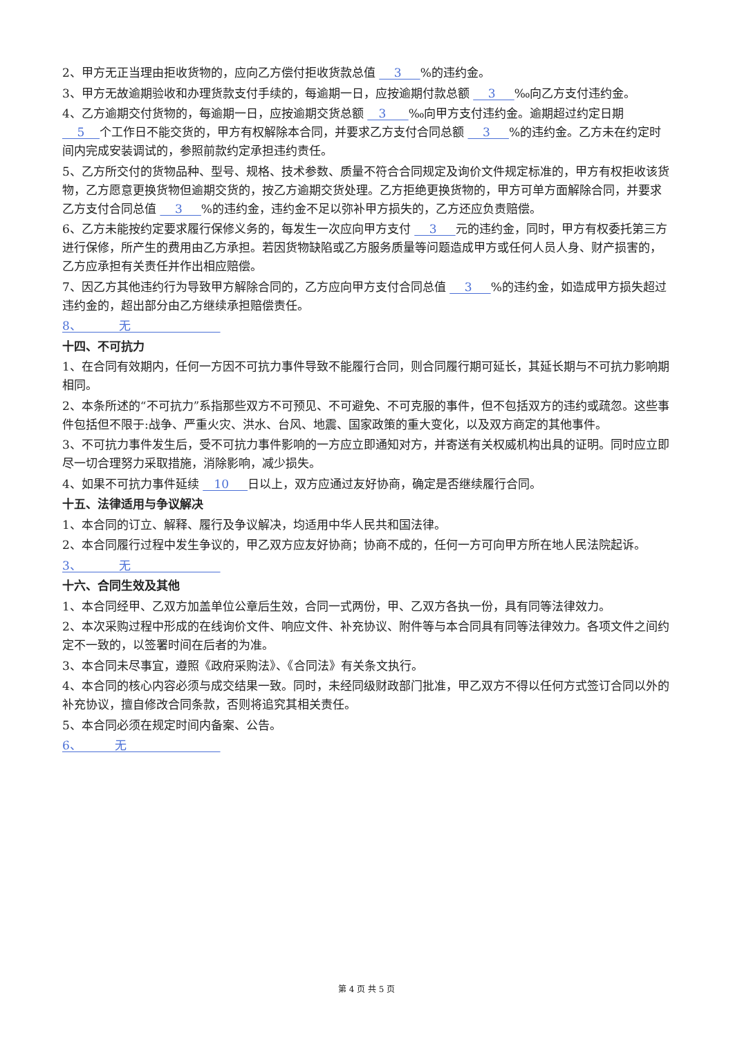2、甲方无正当理由拒收货物的，应向乙方偿付拒收货款总值 3 %的违约金。
3、甲方无故逾期验收和办理货款支付手续的，每逾期一日，应按逾期付款总额 3 ‰向乙方支付违约金。
4、乙方逾期交付货物的，每逾期一日，应按逾期交货总额 3 ‰向甲方支付违约金。逾期超过约定日期 5 个工作日不能交货的，甲方有权解除本合同，并要求乙方支付合同总额 3 %的违约金。乙方未在约定时间内完成安装调试的，参照前款约定承担违约责任。
5、乙方所交付的货物品种、型号、规格、技术参数、质量不符合合同规定及询价文件规定标准的，甲方有权拒收该货物，乙方愿意更换货物但逾期交货的，按乙方逾期交货处理。乙方拒绝更换货物的，甲方可单方面解除合同，并要求乙方支付合同总值 3 %的违约金，违约金不足以弥补甲方损失的，乙方还应负责赔偿。
6、乙方未能按约定要求履行保修义务的，每发生一次应向甲方支付 3 元的违约金，同时，甲方有权委托第三方进行保修，所产生的费用由乙方承担。若因货物缺陷或乙方服务质量等问题造成甲方或任何人员人身、财产损害的，乙方应承担有关责任并作出相应赔偿。
7、因乙方其他违约行为导致甲方解除合同的，乙方应向甲方支付合同总值 3 %的违约金，如造成甲方损失超过违约金的，超出部分由乙方继续承担赔偿责任。
8、 无
十四、不可抗力
1、在合同有效期内，任何一方因不可抗力事件导致不能履行合同，则合同履行期可延长，其延长期与不可抗力影响期相同。
2、本条所述的“不可抗力”系指那些双方不可预见、不可避免、不可克服的事件，但不包括双方的违约或疏忽。这些事件包括但不限于:战争、严重火灾、洪水、台风、地震、国家政策的重大变化，以及双方商定的其他事件。
3、不可抗力事件发生后，受不可抗力事件影响的一方应立即通知对方，并寄送有关权威机构出具的证明。同时应立即尽一切合理努力采取措施，消除影响，减少损失。
4、如果不可抗力事件延续 10 日以上，双方应通过友好协商，确定是否继续履行合同。
十五、法律适用与争议解决
1、本合同的订立、解释、履行及争议解决，均适用中华人民共和国法律。
2、本合同履行过程中发生争议的，甲乙双方应友好协商；协商不成的，任何一方可向甲方所在地人民法院起诉。
3、 无
十六、合同生效及其他
1、本合同经甲、乙双方加盖单位公章后生效，合同一式两份，甲、乙双方各执一份，具有同等法律效力。
2、本次采购过程中形成的在线询价文件、响应文件、补充协议、附件等与本合同具有同等法律效力。各项文件之间约定不一致的，以签署时间在后者的为准。
3、本合同未尽事宜，遵照《政府采购法》、《合同法》有关条文执行。
4、本合同的核心内容必须与成交结果一致。同时，未经同级财政部门批准，甲乙双方不得以任何方式签订合同以外的补充协议，擅自修改合同条款，否则将追究其相关责任。
5、本合同必须在规定时间内备案、公告。
6、 无
第 4 页 共 5 页